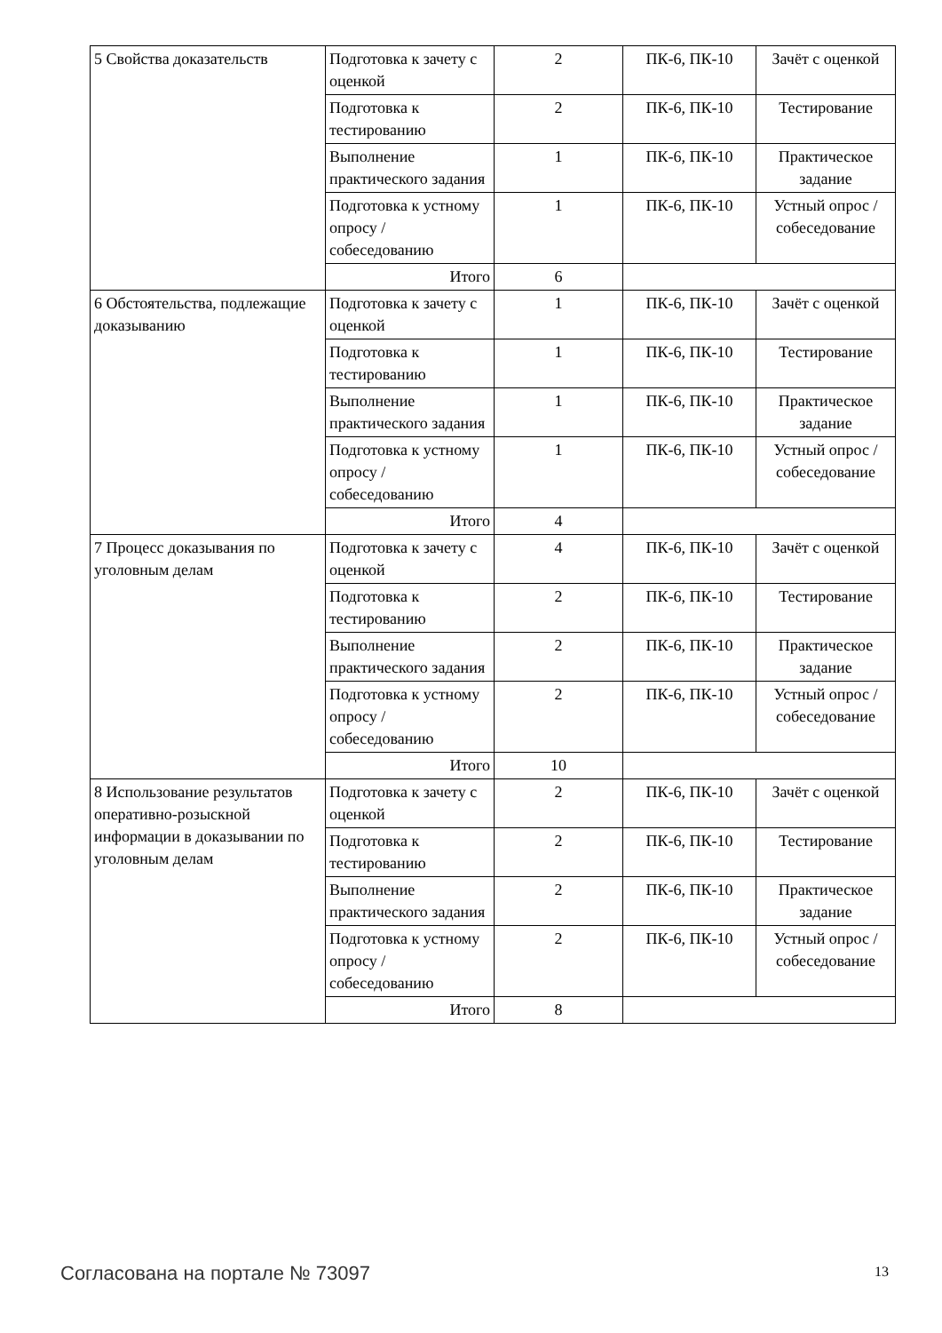| 5 Свойства доказательств | Подготовка к зачету с оценкой | 2 | ПК-6, ПК-10 | Зачёт с оценкой |
| | Подготовка к тестированию | 2 | ПК-6, ПК-10 | Тестирование |
| | Выполнение практического задания | 1 | ПК-6, ПК-10 | Практическое задание |
| | Подготовка к устному опросу / собеседованию | 1 | ПК-6, ПК-10 | Устный опрос / собеседование |
| | Итого | 6 | | |
| 6 Обстоятельства, подлежащие доказыванию | Подготовка к зачету с оценкой | 1 | ПК-6, ПК-10 | Зачёт с оценкой |
| | Подготовка к тестированию | 1 | ПК-6, ПК-10 | Тестирование |
| | Выполнение практического задания | 1 | ПК-6, ПК-10 | Практическое задание |
| | Подготовка к устному опросу / собеседованию | 1 | ПК-6, ПК-10 | Устный опрос / собеседование |
| | Итого | 4 | | |
| 7 Процесс доказывания по уголовным делам | Подготовка к зачету с оценкой | 4 | ПК-6, ПК-10 | Зачёт с оценкой |
| | Подготовка к тестированию | 2 | ПК-6, ПК-10 | Тестирование |
| | Выполнение практического задания | 2 | ПК-6, ПК-10 | Практическое задание |
| | Подготовка к устному опросу / собеседованию | 2 | ПК-6, ПК-10 | Устный опрос / собеседование |
| | Итого | 10 | | |
| 8 Использование результатов оперативно-розыскной информации в доказывании по уголовным делам | Подготовка к зачету с оценкой | 2 | ПК-6, ПК-10 | Зачёт с оценкой |
| | Подготовка к тестированию | 2 | ПК-6, ПК-10 | Тестирование |
| | Выполнение практического задания | 2 | ПК-6, ПК-10 | Практическое задание |
| | Подготовка к устному опросу / собеседованию | 2 | ПК-6, ПК-10 | Устный опрос / собеседование |
| | Итого | 8 | | |
Согласована на портале № 73097 13